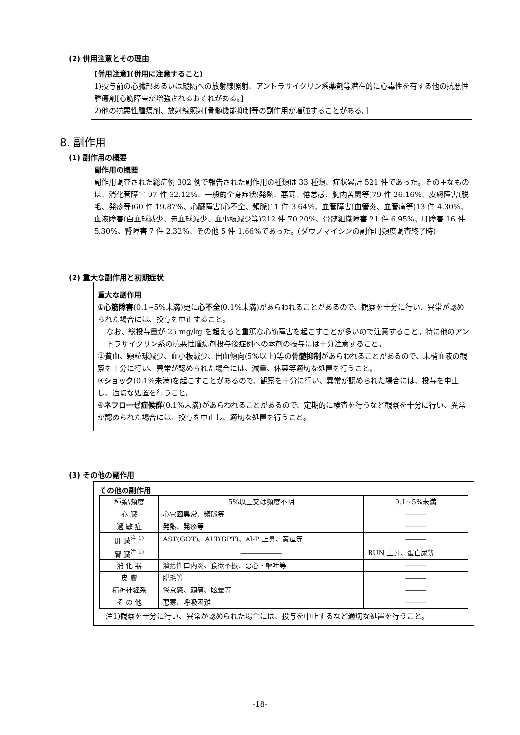(2) 併用注意とその理由
[併用注意](併用に注意すること)
1)投与前の心臓部あるいは縦隔への放射線照射、アントラサイクリン系薬剤等潜在的に心毒性を有する他の抗悪性腫瘍剤[心筋障害が増強されるおそれがある。]
2)他の抗悪性腫瘍剤、放射線照射[骨髄機能抑制等の副作用が増強することがある。]
8. 副作用
(1) 副作用の概要
副作用の概要
副作用調査された総症例 302 例で報告された副作用の種類は 33 種類、症状累計 521 件であった。その主なものは、消化管障害 97 件 32.12%、一般的全身症状(発熱、悪寒、倦怠感、胸内苦悶等)79 件 26.16%、皮膚障害(脱毛、発疹等)60 件 19.87%、心臓障害(心不全、頻脈)11 件 3.64%、血管障害(血管炎、血管痛等)13 件 4.30%、血液障害(白血球減少、赤血球減少、血小板減少等)212 件 70.20%、骨髄組織障害 21 件 6.95%、肝障害 16 件 5.30%、腎障害 7 件 2.32%、その他 5 件 1.66%であった。(ダウノマイシンの副作用頻度調査終了時)
(2) 重大な副作用と初期症状
重大な副作用
①心筋障害(0.1~5%未満)更に心不全(0.1%未満)があらわれることがあるので、観察を十分に行い、異常が認められた場合には、投与を中止すること。
なお、総投与量が 25 mg/kg を超えると重篤な心筋障害を起こすことが多いので注意すること。特に他のアントラサイクリン系の抗悪性腫瘍剤投与後症例への本剤の投与には十分注意すること。
②貧血、顆粒球減少、血小板減少、出血傾向(5%以上)等の骨髄抑制があらわれることがあるので、末梢血液の観察を十分に行い、異常が認められた場合には、減量、休薬等適切な処置を行うこと。
③ショック(0.1%未満)を起こすことがあるので、観察を十分に行い、異常が認められた場合には、投与を中止し、適切な処置を行うこと。
④ネフローゼ症候群(0.1%未満)があらわれることがあるので、定期的に検査を行うなど観察を十分に行い、異常が認められた場合には、投与を中止し、適切な処置を行うこと。
(3) その他の副作用
その他の副作用
| 種類\頻度 | 5%以上又は頻度不明 | 0.1~5%未満 |
| --- | --- | --- |
| 心 臓 | 心電図異常、頻脈等 | ――― |
| 過 敏 症 | 発熱、発疹等 | ――― |
| 肝 臓<sup>注 1)</sup> | AST(GOT)、ALT(GPT)、Al-P 上昇、黄疸等 | ――― |
| 腎 臓<sup>注 1)</sup> | ―――――― | BUN 上昇、蛋白尿等 |
| 消 化 器 | 潰瘍性口内炎、食欲不振、悪心・嘔吐等 | ――― |
| 皮 膚 | 脱毛等 | ――― |
| 精神神経系 | 倦怠感、頭痛、眩暈等 | ――― |
| そ の 他 | 悪寒、呼吸困難 | ――― |
注1)観察を十分に行い、異常が認められた場合には、投与を中止するなど適切な処置を行うこと。
-18-